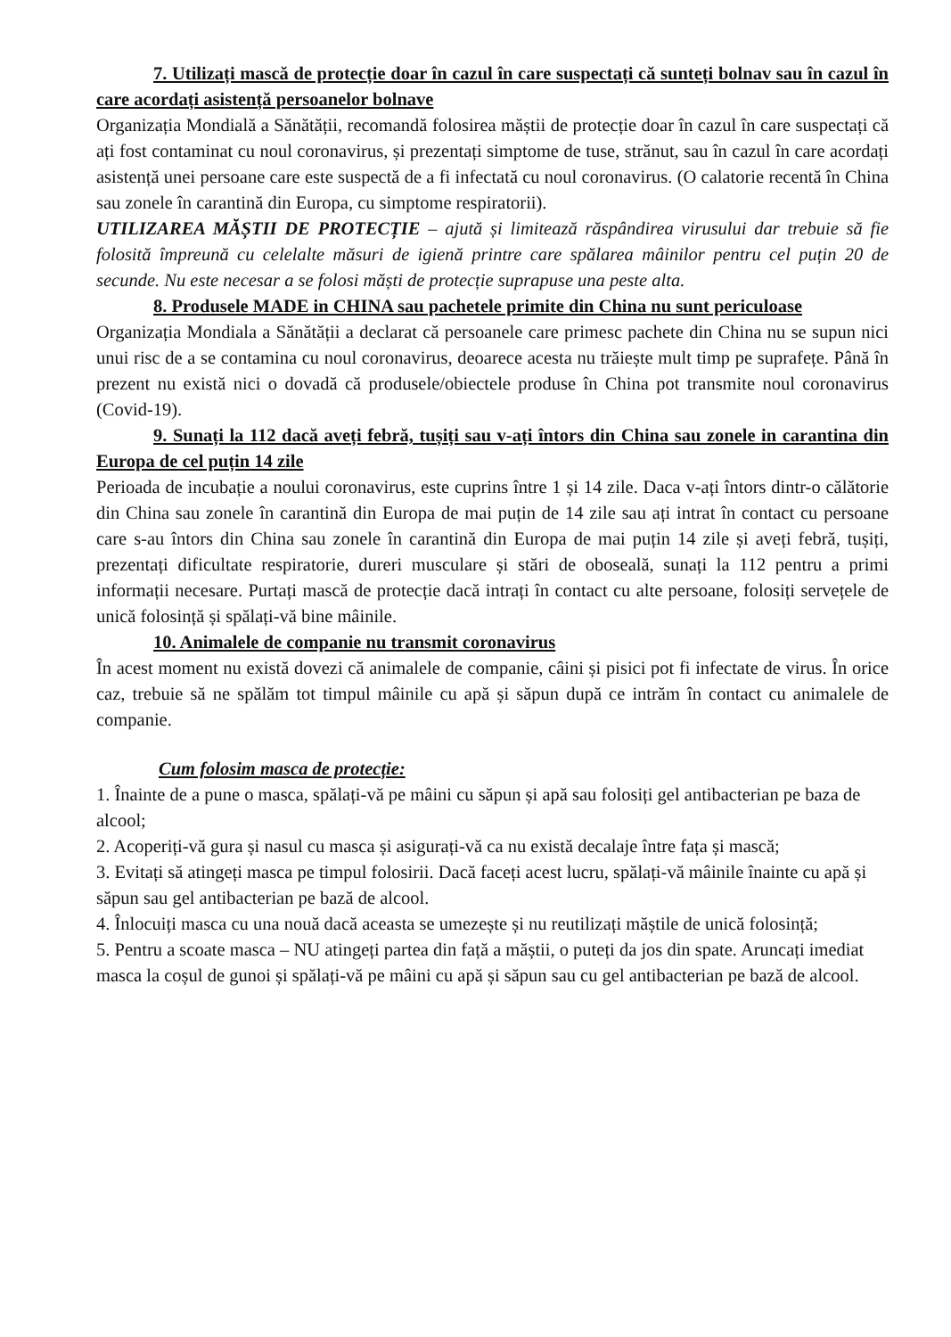7. Utilizați mască de protecție doar în cazul în care suspectați că sunteți bolnav sau în cazul în care acordați asistență persoanelor bolnave
Organizația Mondială a Sănătății, recomandă folosirea măștii de protecție doar în cazul în care suspectați că ați fost contaminat cu noul coronavirus, și prezentați simptome de tuse, strănut, sau în cazul în care acordați asistență unei persoane care este suspectă de a fi infectată cu noul coronavirus. (O calatorie recentă în China sau zonele în carantină din Europa, cu simptome respiratorii).
UTILIZAREA MĂȘTII DE PROTECȚIE – ajută și limitează răspândirea virusului dar trebuie să fie folosită împreună cu celelalte măsuri de igienă printre care spălarea mâinilor pentru cel puțin 20 de secunde. Nu este necesar a se folosi măști de protecție suprapuse una peste alta.
8. Produsele MADE in CHINA sau pachetele primite din China nu sunt periculoase
Organizația Mondiala a Sănătății a declarat că persoanele care primesc pachete din China nu se supun nici unui risc de a se contamina cu noul coronavirus, deoarece acesta nu trăiește mult timp pe suprafețe. Până în prezent nu există nici o dovadă că produsele/obiectele produse în China pot transmite noul coronavirus (Covid-19).
9. Sunați la 112 dacă aveți febră, tușiți sau v-ați întors din China sau zonele in carantina din Europa de cel puțin 14 zile
Perioada de incubație a noului coronavirus, este cuprins între 1 și 14 zile. Daca v-ați întors dintr-o călătorie din China sau zonele în carantină din Europa de mai puțin de 14 zile sau ați intrat în contact cu persoane care s-au întors din China sau zonele în carantină din Europa de mai puțin 14 zile și aveți febră, tușiți, prezentați dificultate respiratorie, dureri musculare și stări de oboseală, sunați la 112 pentru a primi informații necesare. Purtați mască de protecție dacă intrați în contact cu alte persoane, folosiți servețele de unică folosință și spălați-vă bine mâinile.
10. Animalele de companie nu transmit coronavirus
În acest moment nu există dovezi că animalele de companie, câini și pisici pot fi infectate de virus. În orice caz, trebuie să ne spălăm tot timpul mâinile cu apă și săpun după ce intrăm în contact cu animalele de companie.
Cum folosim masca de protecție:
1. Înainte de a pune o masca, spălați-vă pe mâini cu săpun și apă sau folosiți gel antibacterian pe baza de alcool;
2. Acoperiți-vă gura și nasul cu masca și asigurați-vă ca nu există decalaje între fața și mască;
3. Evitați să atingeți masca pe timpul folosirii. Dacă faceți acest lucru, spălați-vă mâinile înainte cu apă și săpun sau gel antibacterian pe bază de alcool.
4. Înlocuiți masca cu una nouă dacă aceasta se umezește și nu reutilizați măștile de unică folosință;
5. Pentru a scoate masca – NU atingeți partea din față a măștii, o puteți da jos din spate. Aruncați imediat masca la coșul de gunoi și spălați-vă pe mâini cu apă și săpun sau cu gel antibacterian pe bază de alcool.